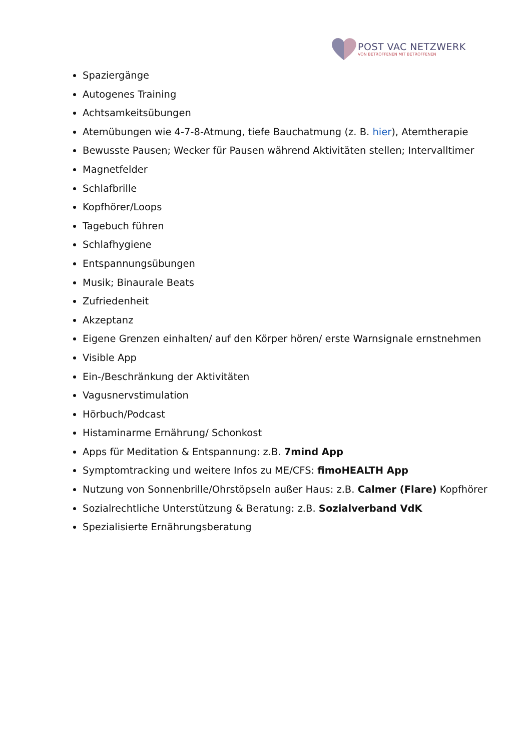POST VAC NETZWERK
VON BETROFFENEN MIT BETROFFENEN
Spaziergänge
Autogenes Training
Achtsamkeitsübungen
Atemübungen wie 4-7-8-Atmung, tiefe Bauchatmung (z. B. hier), Atemtherapie
Bewusste Pausen; Wecker für Pausen während Aktivitäten stellen; Intervalltimer
Magnetfelder
Schlafbrille
Kopfhörer/Loops
Tagebuch führen
Schlafhygiene
Entspannungsübungen
Musik; Binaurale Beats
Zufriedenheit
Akzeptanz
Eigene Grenzen einhalten/ auf den Körper hören/ erste Warnsignale ernstnehmen
Visible App
Ein-/Beschränkung der Aktivitäten
Vagusnervstimulation
Hörbuch/Podcast
Histaminarme Ernährung/ Schonkost
Apps für Meditation & Entspannung: z.B. 7mind App
Symptomtracking und weitere Infos zu ME/CFS: fimoHEALTH App
Nutzung von Sonnenbrille/Ohrstöpseln außer Haus: z.B. Calmer (Flare) Kopfhörer
Sozialrechtliche Unterstützung & Beratung: z.B. Sozialverband VdK
Spezialisierte Ernährungsberatung